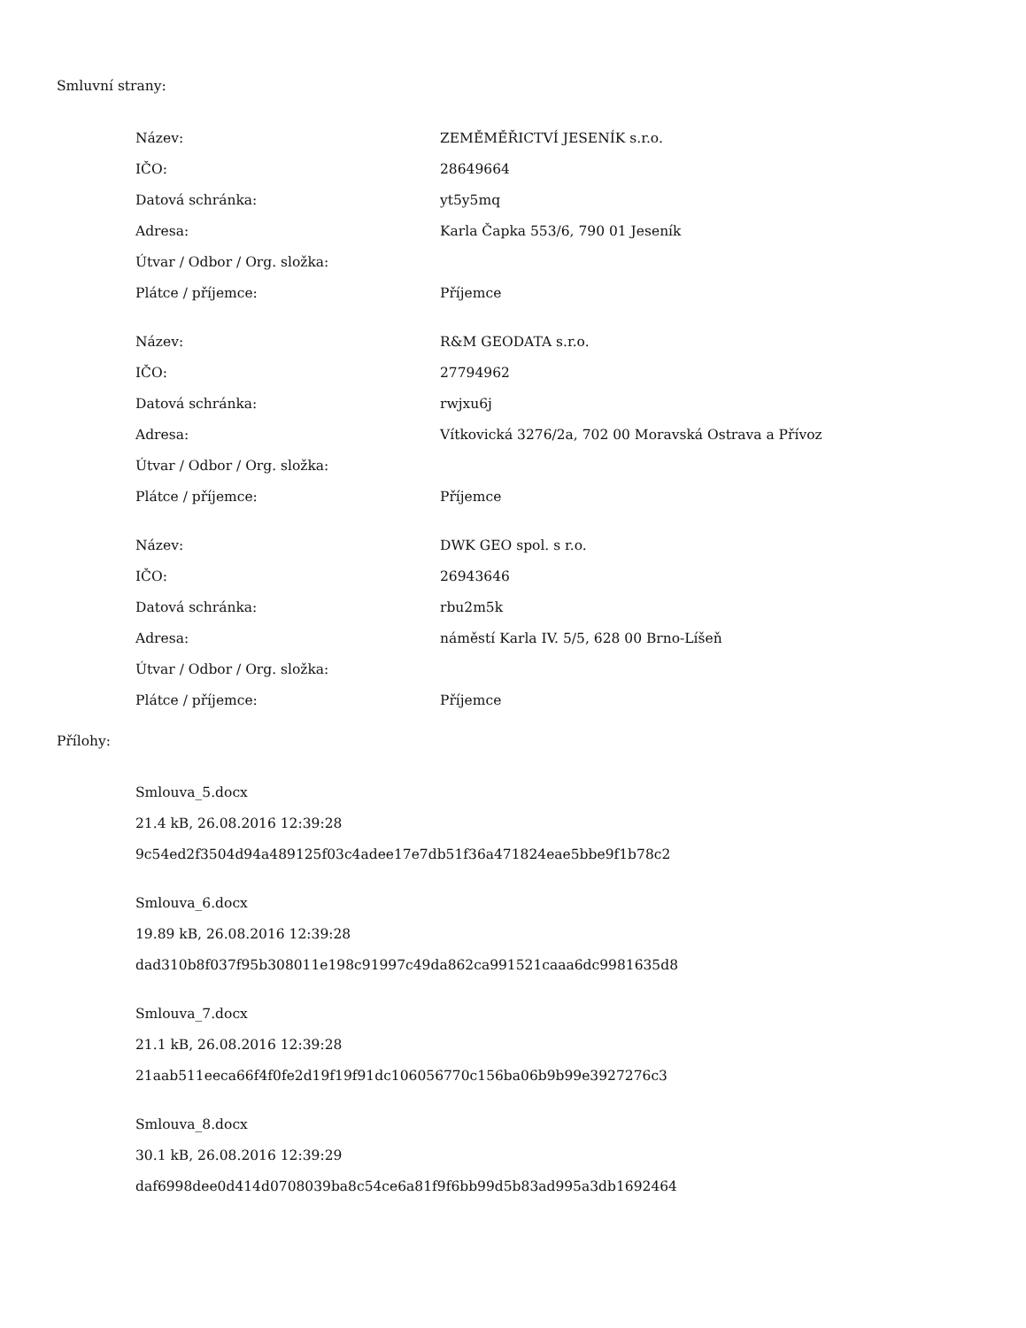Smluvní strany:
| Název: | ZEMĚMĚŘICTVÍ JESENÍK s.r.o. |
| IČO: | 28649664 |
| Datová schránka: | yt5y5mq |
| Adresa: | Karla Čapka 553/6, 790 01 Jeseník |
| Útvar / Odbor / Org. složka: | |
| Plátce / příjemce: | Příjemce |
| Název: | R&M GEODATA s.r.o. |
| IČO: | 27794962 |
| Datová schránka: | rwjxu6j |
| Adresa: | Vítkovická 3276/2a, 702 00 Moravská Ostrava a Přívoz |
| Útvar / Odbor / Org. složka: | |
| Plátce / příjemce: | Příjemce |
| Název: | DWK GEO spol. s r.o. |
| IČO: | 26943646 |
| Datová schránka: | rbu2m5k |
| Adresa: | náměstí Karla IV. 5/5, 628 00 Brno-Líšeň |
| Útvar / Odbor / Org. složka: | |
| Plátce / příjemce: | Příjemce |
Přílohy:
Smlouva_5.docx
21.4 kB, 26.08.2016 12:39:28
9c54ed2f3504d94a489125f03c4adee17e7db51f36a471824eae5bbe9f1b78c2
Smlouva_6.docx
19.89 kB, 26.08.2016 12:39:28
dad310b8f037f95b308011e198c91997c49da862ca991521caaa6dc9981635d8
Smlouva_7.docx
21.1 kB, 26.08.2016 12:39:28
21aab511eeca66f4f0fe2d19f19f91dc106056770c156ba06b9b99e3927276c3
Smlouva_8.docx
30.1 kB, 26.08.2016 12:39:29
daf6998dee0d414d0708039ba8c54ce6a81f9f6bb99d5b83ad995a3db1692464